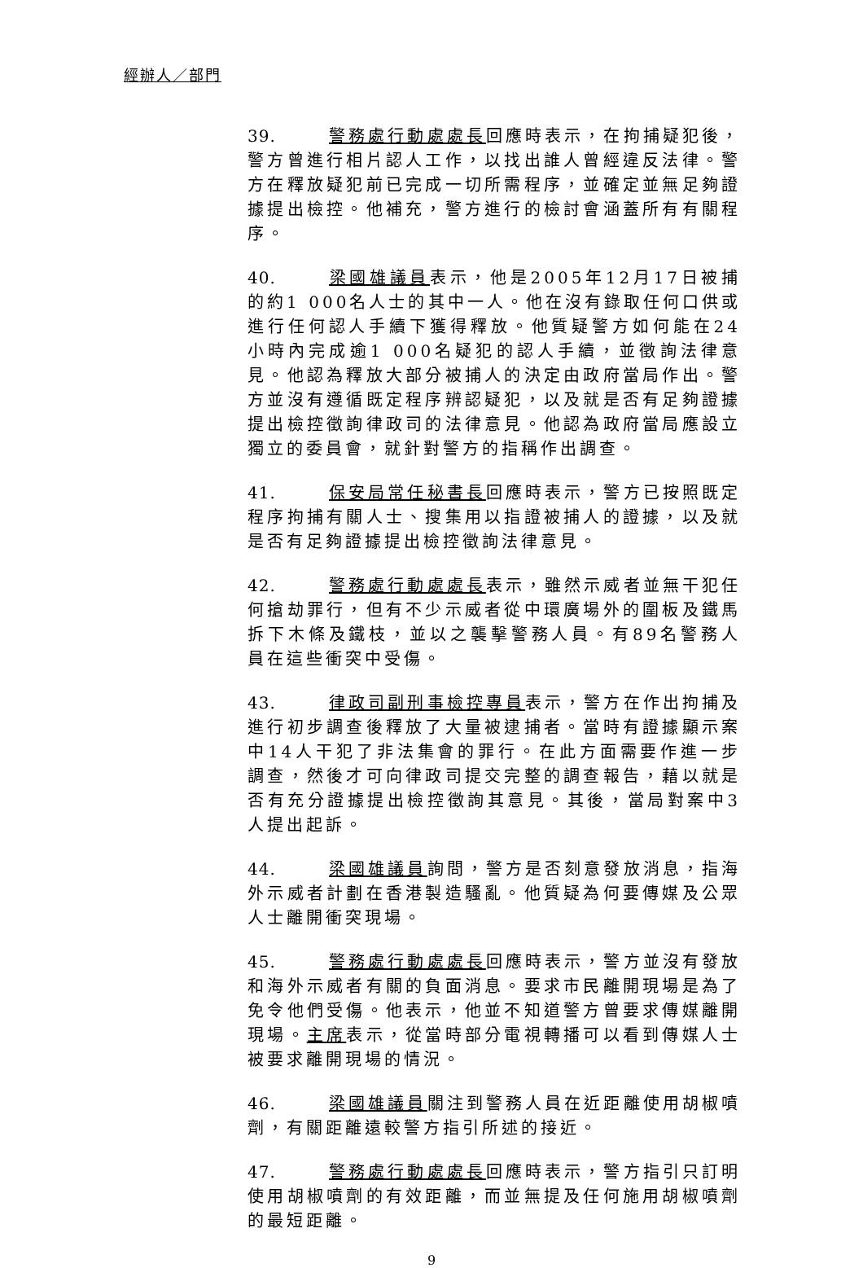經辦人／部門
39. 警務處行動處處長回應時表示，在拘捕疑犯後，警方曾進行相片認人工作，以找出誰人曾經違反法律。警方在釋放疑犯前已完成一切所需程序，並確定並無足夠證據提出檢控。他補充，警方進行的檢討會涵蓋所有有關程序。
40. 梁國雄議員表示，他是2005年12月17日被捕的約1 000名人士的其中一人。他在沒有錄取任何口供或進行任何認人手續下獲得釋放。他質疑警方如何能在24小時內完成逾1 000名疑犯的認人手續，並徵詢法律意見。他認為釋放大部分被捕人的決定由政府當局作出。警方並沒有遵循既定程序辨認疑犯，以及就是否有足夠證據提出檢控徵詢律政司的法律意見。他認為政府當局應設立獨立的委員會，就針對警方的指稱作出調查。
41. 保安局常任秘書長回應時表示，警方已按照既定程序拘捕有關人士、搜集用以指證被捕人的證據，以及就是否有足夠證據提出檢控徵詢法律意見。
42. 警務處行動處處長表示，雖然示威者並無干犯任何搶劫罪行，但有不少示威者從中環廣場外的圍板及鐵馬拆下木條及鐵枝，並以之襲擊警務人員。有89名警務人員在這些衝突中受傷。
43. 律政司副刑事檢控專員表示，警方在作出拘捕及進行初步調查後釋放了大量被逮捕者。當時有證據顯示案中14人干犯了非法集會的罪行。在此方面需要作進一步調查，然後才可向律政司提交完整的調查報告，藉以就是否有充分證據提出檢控徵詢其意見。其後，當局對案中3人提出起訴。
44. 梁國雄議員詢問，警方是否刻意發放消息，指海外示威者計劃在香港製造騷亂。他質疑為何要傳媒及公眾人士離開衝突現場。
45. 警務處行動處處長回應時表示，警方並沒有發放和海外示威者有關的負面消息。要求市民離開現場是為了免令他們受傷。他表示，他並不知道警方曾要求傳媒離開現場。主席表示，從當時部分電視轉播可以看到傳媒人士被要求離開現場的情況。
46. 梁國雄議員關注到警務人員在近距離使用胡椒噴劑，有關距離遠較警方指引所述的接近。
47. 警務處行動處處長回應時表示，警方指引只訂明使用胡椒噴劑的有效距離，而並無提及任何施用胡椒噴劑的最短距離。
9